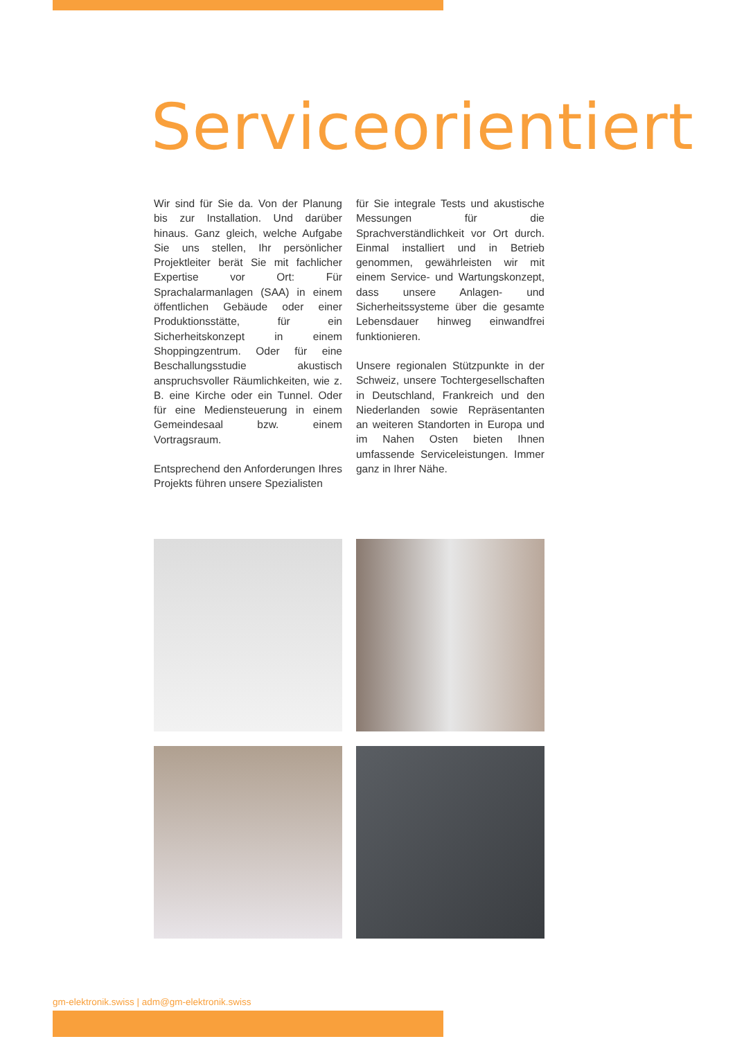Serviceorientiert
Wir sind für Sie da. Von der Planung bis zur Installation. Und darüber hinaus. Ganz gleich, welche Aufgabe Sie uns stellen, Ihr persönlicher Projektleiter berät Sie mit fachlicher Expertise vor Ort: Für Sprachalarmanlagen (SAA) in einem öffentlichen Gebäude oder einer Produktionsstätte, für ein Sicherheitskonzept in einem Shoppingzentrum. Oder für eine Beschallungsstudie akustisch anspruchsvoller Räumlichkeiten, wie z. B. eine Kirche oder ein Tunnel. Oder für eine Mediensteuerung in einem Gemeindesaal bzw. einem Vortragsraum.
Entsprechend den Anforderungen Ihres Projekts führen unsere Spezialisten
für Sie integrale Tests und akustische Messungen für die Sprachverständlichkeit vor Ort durch. Einmal installiert und in Betrieb genommen, gewährleisten wir mit einem Service- und Wartungskonzept, dass unsere Anlagen- und Sicherheitssysteme über die gesamte Lebensdauer hinweg einwandfrei funktionieren.
Unsere regionalen Stützpunkte in der Schweiz, unsere Tochtergesellschaften in Deutschland, Frankreich und den Niederlanden sowie Repräsentanten an weiteren Standorten in Europa und im Nahen Osten bieten Ihnen umfassende Serviceleistungen. Immer ganz in Ihrer Nähe.
gm-elektronik.swiss | adm@gm-elektronik.swiss